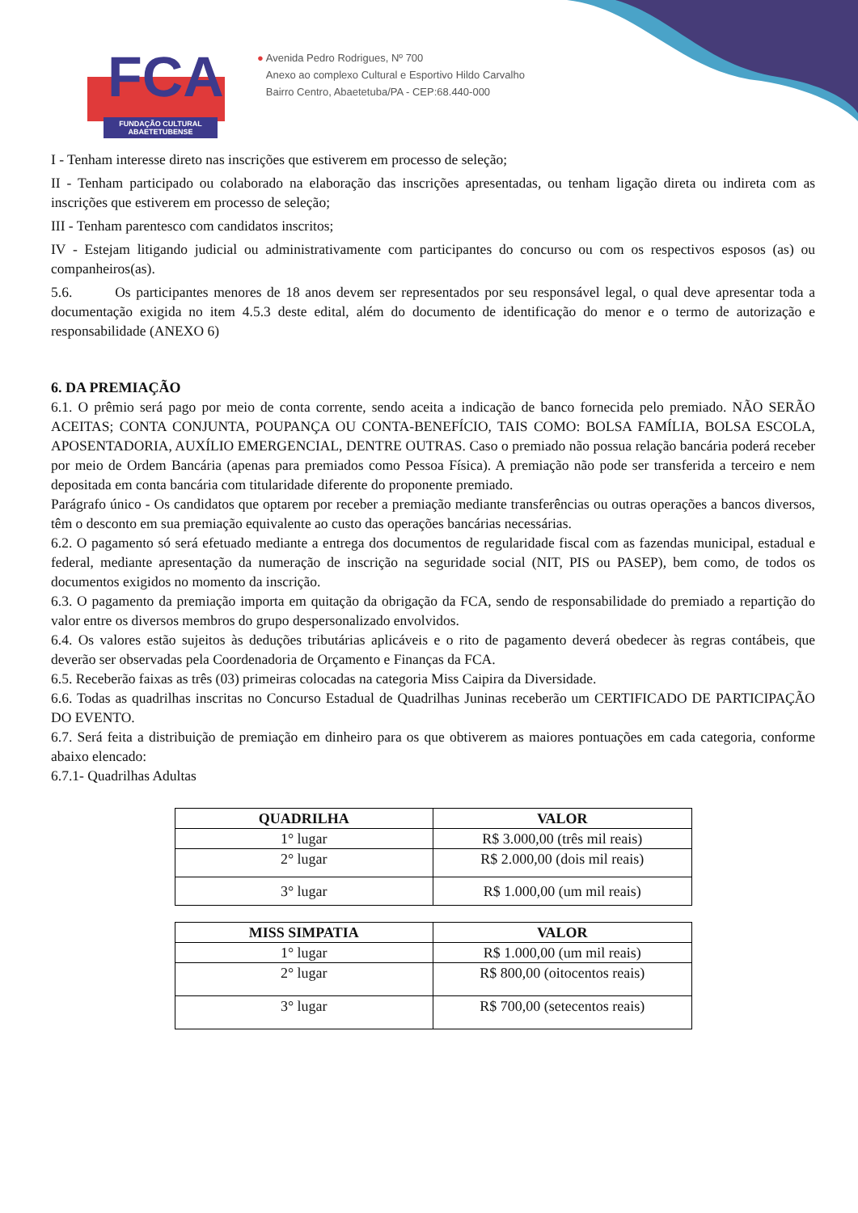FCA
FUNDAÇÃO CULTURAL
ABAETETUBENSE
● Avenida Pedro Rodrigues, Nº 700
Anexo ao complexo Cultural e Esportivo Hildo Carvalho
Bairro Centro, Abaetetuba/PA - CEP:68.440-000
I - Tenham interesse direto nas inscrições que estiverem em processo de seleção;
II - Tenham participado ou colaborado na elaboração das inscrições apresentadas, ou tenham ligação direta ou indireta com as inscrições que estiverem em processo de seleção;
III - Tenham parentesco com candidatos inscritos;
IV - Estejam litigando judicial ou administrativamente com participantes do concurso ou com os respectivos esposos (as) ou companheiros(as).
5.6. Os participantes menores de 18 anos devem ser representados por seu responsável legal, o qual deve apresentar toda a documentação exigida no item 4.5.3 deste edital, além do documento de identificação do menor e o termo de autorização e responsabilidade (ANEXO 6)
6. DA PREMIAÇÃO
6.1. O prêmio será pago por meio de conta corrente, sendo aceita a indicação de banco fornecida pelo premiado. NÃO SERÃO ACEITAS; CONTA CONJUNTA, POUPANÇA OU CONTA-BENEFÍCIO, TAIS COMO: BOLSA FAMÍLIA, BOLSA ESCOLA, APOSENTADORIA, AUXÍLIO EMERGENCIAL, DENTRE OUTRAS. Caso o premiado não possua relação bancária poderá receber por meio de Ordem Bancária (apenas para premiados como Pessoa Física). A premiação não pode ser transferida a terceiro e nem depositada em conta bancária com titularidade diferente do proponente premiado.
Parágrafo único - Os candidatos que optarem por receber a premiação mediante transferências ou outras operações a bancos diversos, têm o desconto em sua premiação equivalente ao custo das operações bancárias necessárias.
6.2. O pagamento só será efetuado mediante a entrega dos documentos de regularidade fiscal com as fazendas municipal, estadual e federal, mediante apresentação da numeração de inscrição na seguridade social (NIT, PIS ou PASEP), bem como, de todos os documentos exigidos no momento da inscrição.
6.3. O pagamento da premiação importa em quitação da obrigação da FCA, sendo de responsabilidade do premiado a repartição do valor entre os diversos membros do grupo despersonalizado envolvidos.
6.4. Os valores estão sujeitos às deduções tributárias aplicáveis e o rito de pagamento deverá obedecer às regras contábeis, que deverão ser observadas pela Coordenadoria de Orçamento e Finanças da FCA.
6.5. Receberão faixas as três (03) primeiras colocadas na categoria Miss Caipira da Diversidade.
6.6. Todas as quadrilhas inscritas no Concurso Estadual de Quadrilhas Juninas receberão um CERTIFICADO DE PARTICIPAÇÃO DO EVENTO.
6.7. Será feita a distribuição de premiação em dinheiro para os que obtiverem as maiores pontuações em cada categoria, conforme abaixo elencado:
6.7.1- Quadrilhas Adultas
| QUADRILHA | VALOR |
| --- | --- |
| 1° lugar | R$ 3.000,00 (três mil reais) |
| 2° lugar | R$ 2.000,00 (dois mil reais) |
| 3° lugar | R$ 1.000,00 (um mil reais) |
| MISS SIMPATIA | VALOR |
| --- | --- |
| 1° lugar | R$ 1.000,00 (um mil reais) |
| 2° lugar | R$ 800,00 (oitocentos reais) |
| 3° lugar | R$ 700,00 (setecentos reais) |